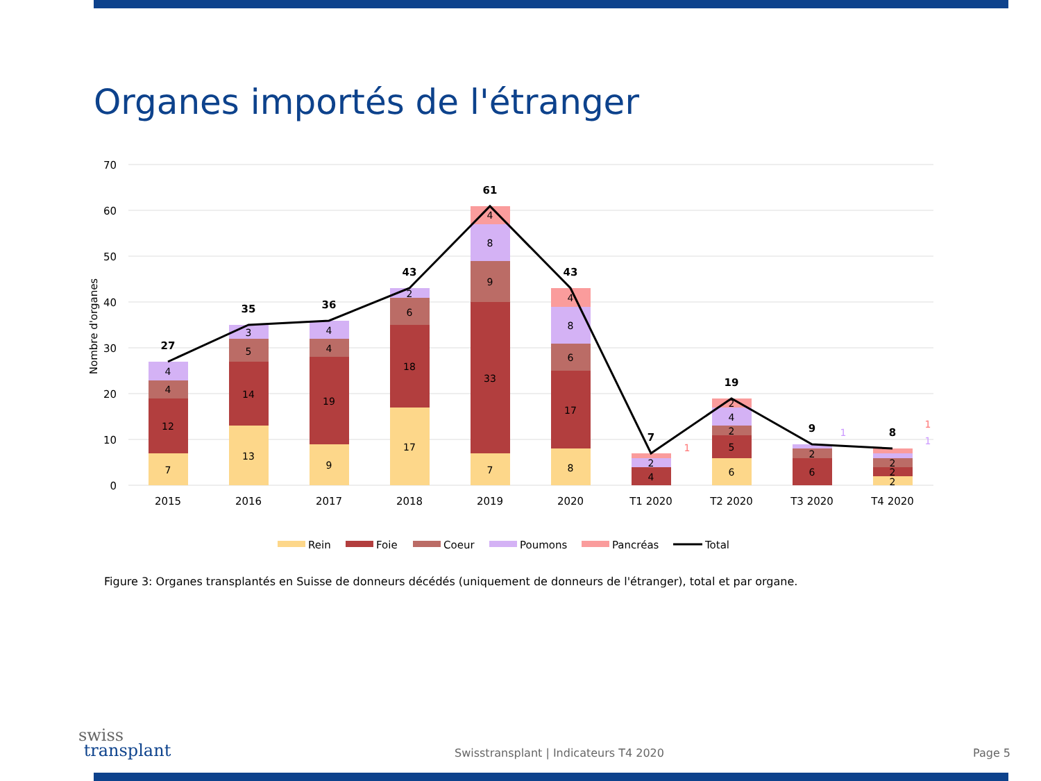Organes importés de l'étranger
70
60
50
40
30
20
10
0
Nombre d'organes
27
35
36
43
61
43
7
19
9
8
7
12
4
4
13
14
5
3
9
19
4
4
17
18
6
2
7
33
9
8
4
8
17
6
8
4
4
2
1
6
5
2
4
2
6
2
1
2
2
2
1
1
2015
2016
2017
2018
2019
2020
T1 2020
T2 2020
T3 2020
T4 2020
Rein
Foie
Coeur
Poumons
Pancréas
Total
Figure 3: Organes transplantés en Suisse de donneurs décédés (uniquement de donneurs de l'étranger), total et par organe.
swiss
transplant
Swisstransplant | Indicateurs T4 2020
Page 5